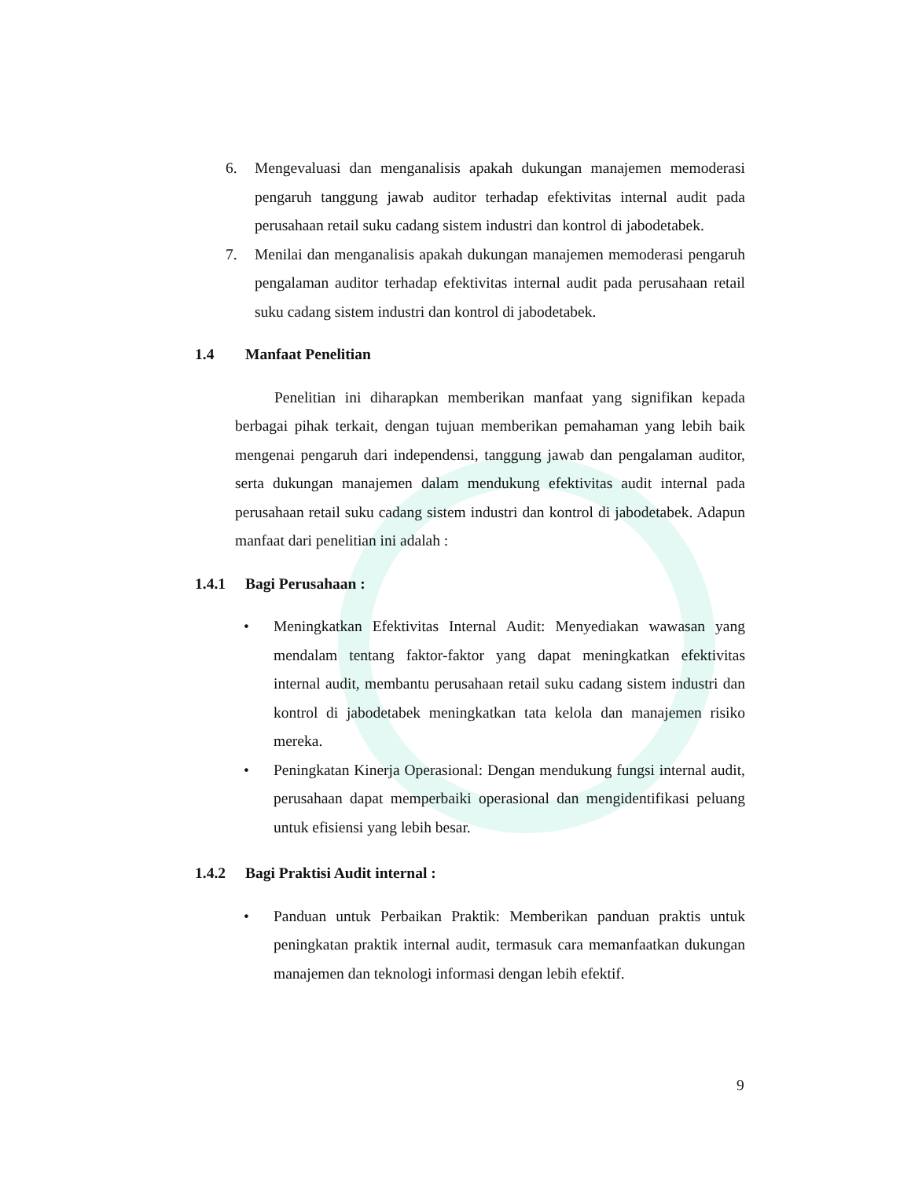6. Mengevaluasi dan menganalisis apakah dukungan manajemen memoderasi pengaruh tanggung jawab auditor terhadap efektivitas internal audit pada perusahaan retail suku cadang sistem industri dan kontrol di jabodetabek.
7. Menilai dan menganalisis apakah dukungan manajemen memoderasi pengaruh pengalaman auditor terhadap efektivitas internal audit pada perusahaan retail suku cadang sistem industri dan kontrol di jabodetabek.
1.4 Manfaat Penelitian
Penelitian ini diharapkan memberikan manfaat yang signifikan kepada berbagai pihak terkait, dengan tujuan memberikan pemahaman yang lebih baik mengenai pengaruh dari independensi, tanggung jawab dan pengalaman auditor, serta dukungan manajemen dalam mendukung efektivitas audit internal pada perusahaan retail suku cadang sistem industri dan kontrol di jabodetabek. Adapun manfaat dari penelitian ini adalah :
1.4.1 Bagi Perusahaan :
• Meningkatkan Efektivitas Internal Audit: Menyediakan wawasan yang mendalam tentang faktor-faktor yang dapat meningkatkan efektivitas internal audit, membantu perusahaan retail suku cadang sistem industri dan kontrol di jabodetabek meningkatkan tata kelola dan manajemen risiko mereka.
• Peningkatan Kinerja Operasional: Dengan mendukung fungsi internal audit, perusahaan dapat memperbaiki operasional dan mengidentifikasi peluang untuk efisiensi yang lebih besar.
1.4.2 Bagi Praktisi Audit internal :
• Panduan untuk Perbaikan Praktik: Memberikan panduan praktis untuk peningkatan praktik internal audit, termasuk cara memanfaatkan dukungan manajemen dan teknologi informasi dengan lebih efektif.
9